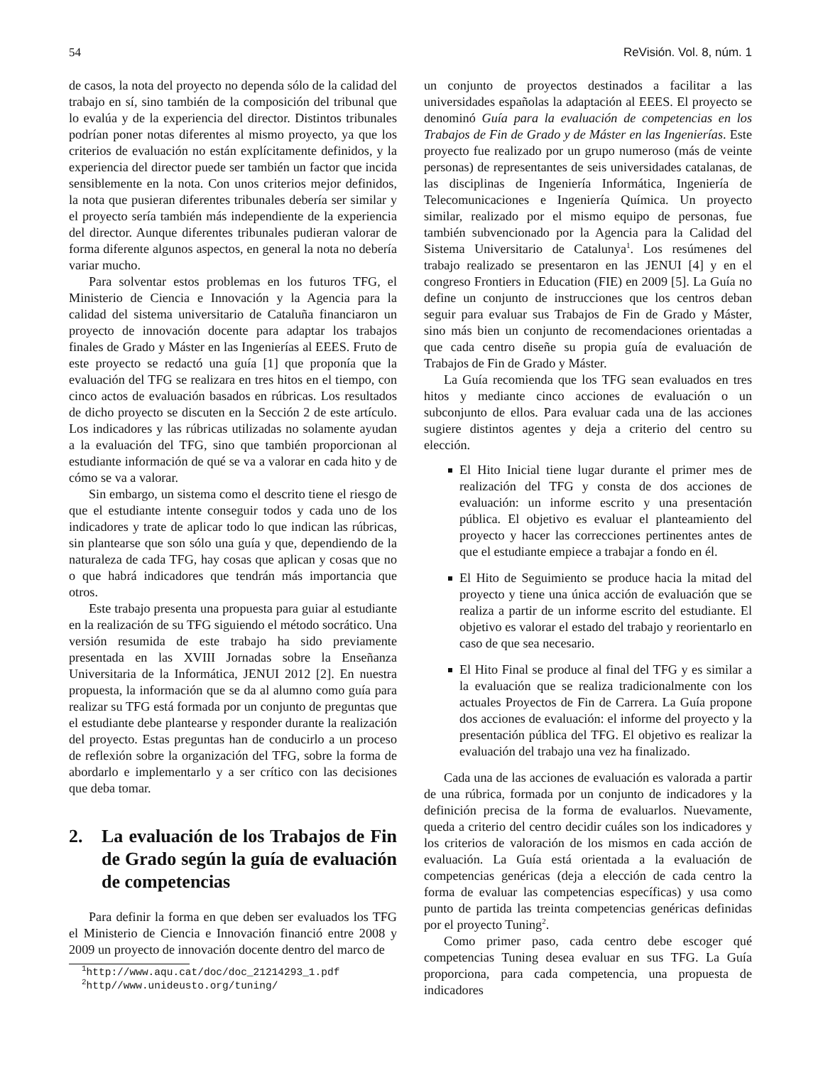54 ReVisión. Vol. 8, núm. 1
de casos, la nota del proyecto no dependa sólo de la calidad del trabajo en sí, sino también de la composición del tribunal que lo evalúa y de la experiencia del director. Distintos tribunales podrían poner notas diferentes al mismo proyecto, ya que los criterios de evaluación no están explícitamente definidos, y la experiencia del director puede ser también un factor que incida sensiblemente en la nota. Con unos criterios mejor definidos, la nota que pusieran diferentes tribunales debería ser similar y el proyecto sería también más independiente de la experiencia del director. Aunque diferentes tribunales pudieran valorar de forma diferente algunos aspectos, en general la nota no debería variar mucho.
Para solventar estos problemas en los futuros TFG, el Ministerio de Ciencia e Innovación y la Agencia para la calidad del sistema universitario de Cataluña financiaron un proyecto de innovación docente para adaptar los trabajos finales de Grado y Máster en las Ingenierías al EEES. Fruto de este proyecto se redactó una guía [1] que proponía que la evaluación del TFG se realizara en tres hitos en el tiempo, con cinco actos de evaluación basados en rúbricas. Los resultados de dicho proyecto se discuten en la Sección 2 de este artículo. Los indicadores y las rúbricas utilizadas no solamente ayudan a la evaluación del TFG, sino que también proporcionan al estudiante información de qué se va a valorar en cada hito y de cómo se va a valorar.
Sin embargo, un sistema como el descrito tiene el riesgo de que el estudiante intente conseguir todos y cada uno de los indicadores y trate de aplicar todo lo que indican las rúbricas, sin plantearse que son sólo una guía y que, dependiendo de la naturaleza de cada TFG, hay cosas que aplican y cosas que no o que habrá indicadores que tendrán más importancia que otros.
Este trabajo presenta una propuesta para guiar al estudiante en la realización de su TFG siguiendo el método socrático. Una versión resumida de este trabajo ha sido previamente presentada en las XVIII Jornadas sobre la Enseñanza Universitaria de la Informática, JENUI 2012 [2]. En nuestra propuesta, la información que se da al alumno como guía para realizar su TFG está formada por un conjunto de preguntas que el estudiante debe plantearse y responder durante la realización del proyecto. Estas preguntas han de conducirlo a un proceso de reflexión sobre la organización del TFG, sobre la forma de abordarlo e implementarlo y a ser crítico con las decisiones que deba tomar.
2. La evaluación de los Trabajos de Fin de Grado según la guía de evaluación de competencias
Para definir la forma en que deben ser evaluados los TFG el Ministerio de Ciencia e Innovación financió entre 2008 y 2009 un proyecto de innovación docente dentro del marco de
<sup>1</sup> http://www.aqu.cat/doc/doc_21214293_1.pdf
<sup>2</sup> http//www.unideusto.org/tuning/
un conjunto de proyectos destinados a facilitar a las universidades españolas la adaptación al EEES. El proyecto se denominó Guía para la evaluación de competencias en los Trabajos de Fin de Grado y de Máster en las Ingenierías. Este proyecto fue realizado por un grupo numeroso (más de veinte personas) de representantes de seis universidades catalanas, de las disciplinas de Ingeniería Informática, Ingeniería de Telecomunicaciones e Ingeniería Química. Un proyecto similar, realizado por el mismo equipo de personas, fue también subvencionado por la Agencia para la Calidad del Sistema Universitario de Catalunya<sup>1</sup>. Los resúmenes del trabajo realizado se presentaron en las JENUI [4] y en el congreso Frontiers in Education (FIE) en 2009 [5]. La Guía no define un conjunto de instrucciones que los centros deban seguir para evaluar sus Trabajos de Fin de Grado y Máster, sino más bien un conjunto de recomendaciones orientadas a que cada centro diseñe su propia guía de evaluación de Trabajos de Fin de Grado y Máster.
La Guía recomienda que los TFG sean evaluados en tres hitos y mediante cinco acciones de evaluación o un subconjunto de ellos. Para evaluar cada una de las acciones sugiere distintos agentes y deja a criterio del centro su elección.
El Hito Inicial tiene lugar durante el primer mes de realización del TFG y consta de dos acciones de evaluación: un informe escrito y una presentación pública. El objetivo es evaluar el planteamiento del proyecto y hacer las correcciones pertinentes antes de que el estudiante empiece a trabajar a fondo en él.
El Hito de Seguimiento se produce hacia la mitad del proyecto y tiene una única acción de evaluación que se realiza a partir de un informe escrito del estudiante. El objetivo es valorar el estado del trabajo y reorientarlo en caso de que sea necesario.
El Hito Final se produce al final del TFG y es similar a la evaluación que se realiza tradicionalmente con los actuales Proyectos de Fin de Carrera. La Guía propone dos acciones de evaluación: el informe del proyecto y la presentación pública del TFG. El objetivo es realizar la evaluación del trabajo una vez ha finalizado.
Cada una de las acciones de evaluación es valorada a partir de una rúbrica, formada por un conjunto de indicadores y la definición precisa de la forma de evaluarlos. Nuevamente, queda a criterio del centro decidir cuáles son los indicadores y los criterios de valoración de los mismos en cada acción de evaluación. La Guía está orientada a la evaluación de competencias genéricas (deja a elección de cada centro la forma de evaluar las competencias específicas) y usa como punto de partida las treinta competencias genéricas definidas por el proyecto Tuning<sup>2</sup>.
Como primer paso, cada centro debe escoger qué competencias Tuning desea evaluar en sus TFG. La Guía proporciona, para cada competencia, una propuesta de indicadores